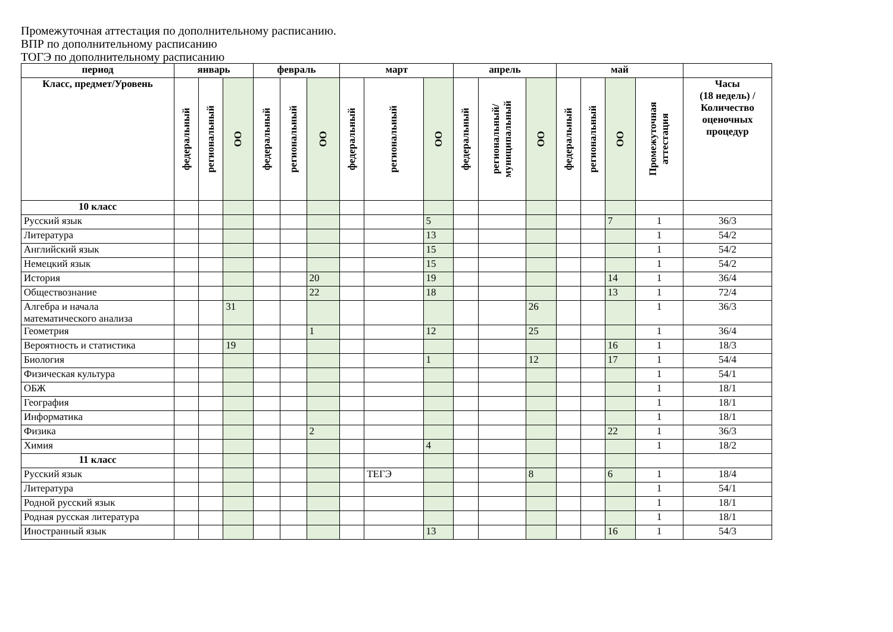Промежуточная аттестация по дополнительному расписанию.
ВПР по дополнительному расписанию
ТОГЭ по дополнительному расписанию
| период | январь | | | февраль | | | март | | | апрель | | | май | | | | |
| --- | --- | --- | --- | --- | --- | --- | --- | --- | --- | --- | --- | --- | --- | --- | --- | --- | --- |
| Класс, предмет/Уровень | федеральный | региональный | ОО | федеральный | региональный | ОО | федеральный | региональный | ОО | федеральный | региональный/ муниципальный | ОО | федеральный | региональный | ОО | Промежуточная аттестация | Часы (18 недель) / Количество оценочных процедур |
| 10 класс | | | | | | | | | | | | | | | | | |
| Русский язык | | | | | | | | | 5 | | | | | | 7 | 1 | 36/3 |
| Литература | | | | | | | | | 13 | | | | | | | 1 | 54/2 |
| Английский язык | | | | | | | | | 15 | | | | | | | 1 | 54/2 |
| Немецкий язык | | | | | | | | | 15 | | | | | | | 1 | 54/2 |
| История | | | | | | 20 | | | 19 | | | | | | 14 | 1 | 36/4 |
| Обществознание | | | | | | 22 | | | 18 | | | | | | 13 | 1 | 72/4 |
| Алгебра и начала математического анализа | | | 31 | | | | | | | | | 26 | | | | 1 | 36/3 |
| Геометрия | | | | | | 1 | | | 12 | | | 25 | | | | 1 | 36/4 |
| Вероятность и статистика | | | 19 | | | | | | | | | | | | 16 | 1 | 18/3 |
| Биология | | | | | | | | | 1 | | | 12 | | | 17 | 1 | 54/4 |
| Физическая культура | | | | | | | | | | | | | | | | 1 | 54/1 |
| ОБЖ | | | | | | | | | | | | | | | | 1 | 18/1 |
| География | | | | | | | | | | | | | | | | 1 | 18/1 |
| Информатика | | | | | | | | | | | | | | | | 1 | 18/1 |
| Физика | | | | | | 2 | | | | | | | | | 22 | 1 | 36/3 |
| Химия | | | | | | | | | 4 | | | | | | | 1 | 18/2 |
| 11 класс | | | | | | | | | | | | | | | | | |
| Русский язык | | | | | | | | ТЕГЭ | | | | 8 | | | 6 | 1 | 18/4 |
| Литература | | | | | | | | | | | | | | | | 1 | 54/1 |
| Родной русский язык | | | | | | | | | | | | | | | | 1 | 18/1 |
| Родная русская литература | | | | | | | | | | | | | | | | 1 | 18/1 |
| Иностранный язык | | | | | | | | | 13 | | | | | | 16 | 1 | 54/3 |